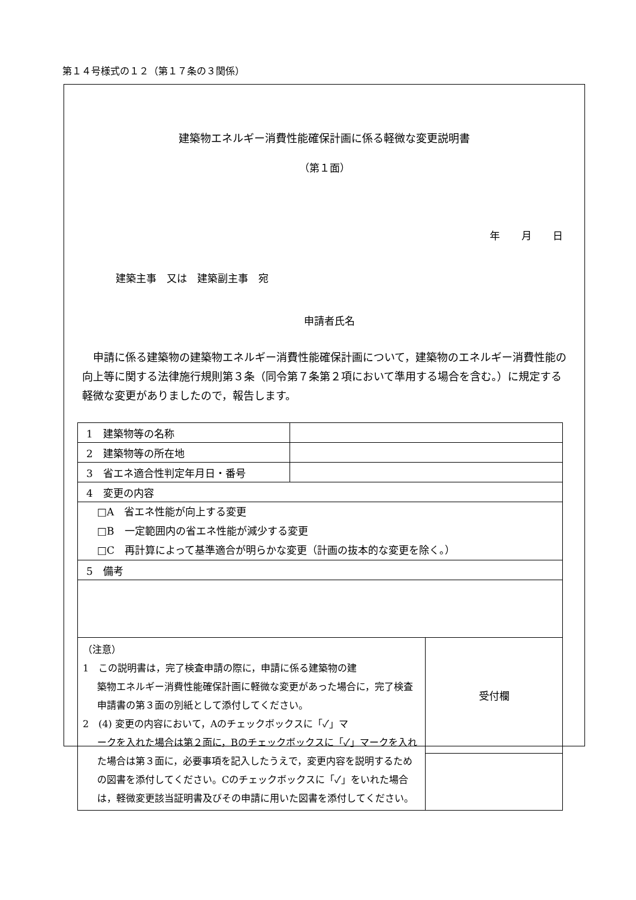第１４号様式の１２（第１７条の３関係）
建築物エネルギー消費性能確保計画に係る軽微な変更説明書
（第１面）
年 月 日
建築主事　又は　建築副主事　宛
申請者氏名
申請に係る建築物の建築物エネルギー消費性能確保計画について，建築物のエネルギー消費性能の向上等に関する法律施行規則第３条（同令第７条第２項において準用する場合を含む。）に規定する軽微な変更がありましたので，報告します。
| 1 建築物等の名称 | | |
| 2 建築物等の所在地 | | |
| 3 省エネ適合性判定年月日・番号 | | |
| 4 変更の内容 | | |
| □A 省エネ性能が向上する変更 □B 一定範囲内の省エネ性能が減少する変更 □C 再計算によって基準適合が明らかな変更（計画の抜本的な変更を除く。） | | |
| 5 備考 | | |
| （注意） 1 この説明書は，完了検査申請の際に，申請に係る建築物の建 築物エネルギー消費性能確保計画に軽微な変更があった場合に，完了検査申請書の第３面の別紙として添付してください。 2 (4) 変更の内容において，Aのチェックボックスに「✓」マ ークを入れた場合は第２面に，Bのチェックボックスに「✓」マークを入れた場合は第３面に，必要事項を記入したうえで，変更内容を説明するための図書を添付してください。Cのチェックボックスに「✓」をいれた場合は，軽微変更該当証明書及びその申請に用いた図書を添付してください。 | | 受付欄 |